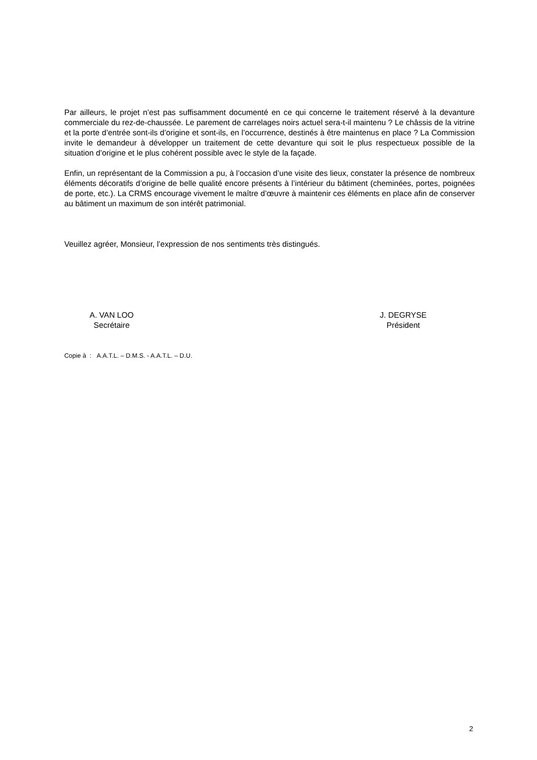Par ailleurs, le projet n’est pas suffisamment documenté en ce qui concerne le traitement réservé à la devanture commerciale du rez-de-chaussée. Le parement de carrelages noirs actuel sera-t-il maintenu ? Le châssis de la vitrine et la porte d’entrée sont-ils d’origine et sont-ils, en l’occurrence, destinés à être maintenus en place ? La Commission invite le demandeur à développer un traitement de cette devanture qui soit le plus respectueux possible de la situation d’origine et le plus cohérent possible avec le style de la façade.
Enfin, un représentant de la Commission a pu, à l’occasion d’une visite des lieux, constater la présence de nombreux éléments décoratifs d’origine de belle qualité encore présents à l’intérieur du bâtiment (cheminées, portes, poignées de porte, etc.). La CRMS encourage vivement le maître d’œuvre à maintenir ces éléments en place afin de conserver au bâtiment un maximum de son intérêt patrimonial.
Veuillez agréer, Monsieur, l’expression de nos sentiments très distingués.
A. VAN LOO
Secrétaire
J. DEGRYSE
Président
Copie à : A.A.T.L. – D.M.S. - A.A.T.L. – D.U.
2